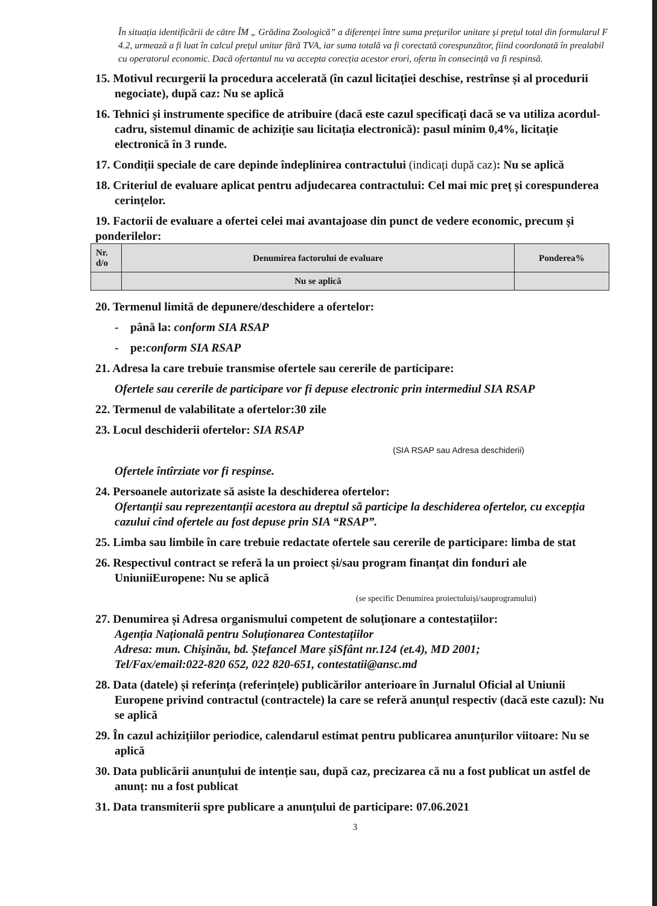În situația identificării de către ÎM „ Grădina Zoologică” a diferenței între suma prețurilor unitare și prețul total din formularul F 4.2, urmează a fi luat în calcul prețul unitar fără TVA, iar suma totală va fi corectată corespunzător, fiind coordonată în prealabil cu operatorul economic. Dacă ofertantul nu va accepta corecția acestor erori, oferta în consecință va fi respinsă.
15. Motivul recurgerii la procedura accelerată (în cazul licitației deschise, restrînse și al procedurii negociate), după caz: Nu se aplică
16. Tehnici și instrumente specifice de atribuire (dacă este cazul specificați dacă se va utiliza acordul-cadru, sistemul dinamic de achiziție sau licitația electronică): pasul minim 0,4%, licitație electronică în 3 runde.
17. Condiții speciale de care depinde îndeplinirea contractului (indicați după caz): Nu se aplică
18. Criteriul de evaluare aplicat pentru adjudecarea contractului: Cel mai mic preț și corespunderea cerințelor.
19. Factorii de evaluare a ofertei celei mai avantajoase din punct de vedere economic, precum și ponderilelor:
| Nr. d/o | Denumirea factorului de evaluare | Ponderea% |
| --- | --- | --- |
| | Nu se aplică | |
20. Termenul limită de depunere/deschidere a ofertelor:
- până la: conform SIA RSAP
- pe:conform SIA RSAP
21. Adresa la care trebuie transmise ofertele sau cererile de participare:
Ofertele sau cererile de participare vor fi depuse electronic prin intermediul SIA RSAP
22. Termenul de valabilitate a ofertelor:30 zile
23. Locul deschiderii ofertelor: SIA RSAP
(SIA RSAP sau Adresa deschiderii)
Ofertele întîrziate vor fi respinse.
24. Persoanele autorizate să asiste la deschiderea ofertelor:
Ofertanții sau reprezentanții acestora au dreptul să participe la deschiderea ofertelor, cu excepția cazului cînd ofertele au fost depuse prin SIA “RSAP”.
25. Limba sau limbile în care trebuie redactate ofertele sau cererile de participare: limba de stat
26. Respectivul contract se referă la un proiect și/sau program finanțat din fonduri ale UniuniiEuropene: Nu se aplică
(se specific Denumirea proiectuluiși/sauprogramului)
27. Denumirea și Adresa organismului competent de soluționare a contestațiilor:
Agenția Națională pentru Soluționarea Contestațiilor
Adresa: mun. Chișinău, bd. Ștefancel Mare șiSfânt nr.124 (et.4), MD 2001;
Tel/Fax/email:022-820 652, 022 820-651, contestatii@ansc.md
28. Data (datele) și referința (referințele) publicărilor anterioare în Jurnalul Oficial al Uniunii Europene privind contractul (contractele) la care se referă anunțul respectiv (dacă este cazul): Nu se aplică
29. În cazul achizițiilor periodice, calendarul estimat pentru publicarea anunțurilor viitoare: Nu se aplică
30. Data publicării anunțului de intenție sau, după caz, precizarea că nu a fost publicat un astfel de anunț: nu a fost publicat
31. Data transmiterii spre publicare a anunțului de participare: 07.06.2021
3